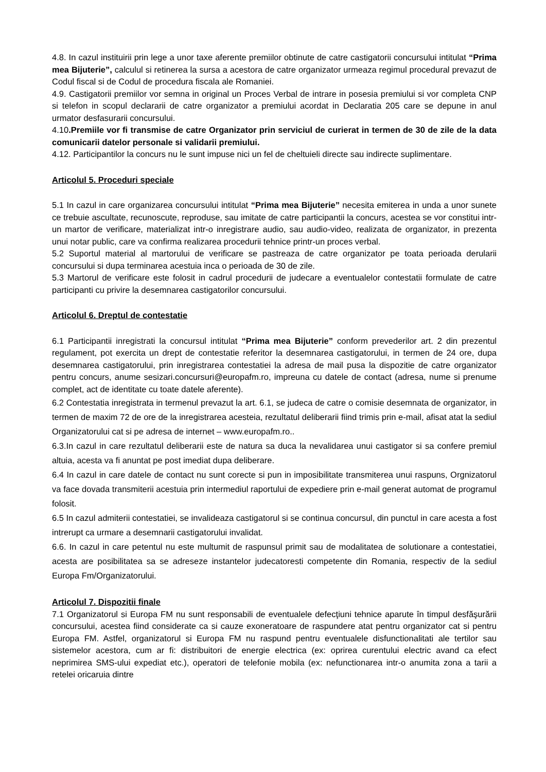4.8. In cazul instituirii prin lege a unor taxe aferente premiilor obtinute de catre castigatorii concursului intitulat “Prima mea Bijuterie”, calculul si retinerea la sursa a acestora de catre organizator urmeaza regimul procedural prevazut de Codul fiscal si de Codul de procedura fiscala ale Romaniei.
4.9. Castigatorii premiilor vor semna in original un Proces Verbal de intrare in posesia premiului si vor completa CNP si telefon in scopul declararii de catre organizator a premiului acordat in Declaratia 205 care se depune in anul urmator desfasurarii concursului.
4.10.Premiile vor fi transmise de catre Organizator prin serviciul de curierat in termen de 30 de zile de la data comunicarii datelor personale si validarii premiului.
4.12. Participantilor la concurs nu le sunt impuse nici un fel de cheltuieli directe sau indirecte suplimentare.
Articolul 5. Proceduri speciale
5.1 In cazul in care organizarea concursului intitulat “Prima mea Bijuterie” necesita emiterea in unda a unor sunete ce trebuie ascultate, recunoscute, reproduse, sau imitate de catre participantii la concurs, acestea se vor constitui intr-un martor de verificare, materializat intr-o inregistrare audio, sau audio-video, realizata de organizator, in prezenta unui notar public, care va confirma realizarea procedurii tehnice printr-un proces verbal.
5.2 Suportul material al martorului de verificare se pastreaza de catre organizator pe toata perioada derularii concursului si dupa terminarea acestuia inca o perioada de 30 de zile.
5.3 Martorul de verificare este folosit in cadrul procedurii de judecare a eventualelor contestatii formulate de catre participanti cu privire la desemnarea castigatorilor concursului.
Articolul 6. Dreptul de contestatie
6.1 Participantii inregistrati la concursul intitulat “Prima mea Bijuterie” conform prevederilor art. 2 din prezentul regulament, pot exercita un drept de contestatie referitor la desemnarea castigatorului, in termen de 24 ore, dupa desemnarea castigatorului, prin inregistrarea contestatiei la adresa de mail pusa la dispozitie de catre organizator pentru concurs, anume sesizari.concursuri@europafm.ro, impreuna cu datele de contact (adresa, nume si prenume complet, act de identitate cu toate datele aferente).
6.2 Contestatia inregistrata in termenul prevazut la art. 6.1, se judeca de catre o comisie desemnata de organizator, in termen de maxim 72 de ore de la inregistrarea acesteia, rezultatul deliberarii fiind trimis prin e-mail, afisat atat la sediul Organizatorului cat si pe adresa de internet – www.europafm.ro..
6.3.In cazul in care rezultatul deliberarii este de natura sa duca la nevalidarea unui castigator si sa confere premiul altuia, acesta va fi anuntat pe post imediat dupa deliberare.
6.4 In cazul in care datele de contact nu sunt corecte si pun in imposibilitate transmiterea unui raspuns, Orgnizatorul va face dovada transmiterii acestuia prin intermediul raportului de expediere prin e-mail generat automat de programul folosit.
6.5 In cazul admiterii contestatiei, se invalideaza castigatorul si se continua concursul, din punctul in care acesta a fost intrerupt ca urmare a desemnarii castigatorului invalidat.
6.6. In cazul in care petentul nu este multumit de raspunsul primit sau de modalitatea de solutionare a contestatiei, acesta are posibilitatea sa se adreseze instantelor judecatoresti competente din Romania, respectiv de la sediul Europa Fm/Organizatorului.
Articolul 7. Dispozitii finale
7.1 Organizatorul si Europa FM nu sunt responsabili de eventualele defecţiuni tehnice aparute în timpul desfăşurării concursului, acestea fiind considerate ca si cauze exoneratoare de raspundere atat pentru organizator cat si pentru Europa FM. Astfel, organizatorul si Europa FM nu raspund pentru eventualele disfunctionalitati ale tertilor sau sistemelor acestora, cum ar fi: distribuitori de energie electrica (ex: oprirea curentului electric avand ca efect neprimirea SMS-ului expediat etc.), operatori de telefonie mobila (ex: nefunctionarea intr-o anumita zona a tarii a retelei oricaruia dintre